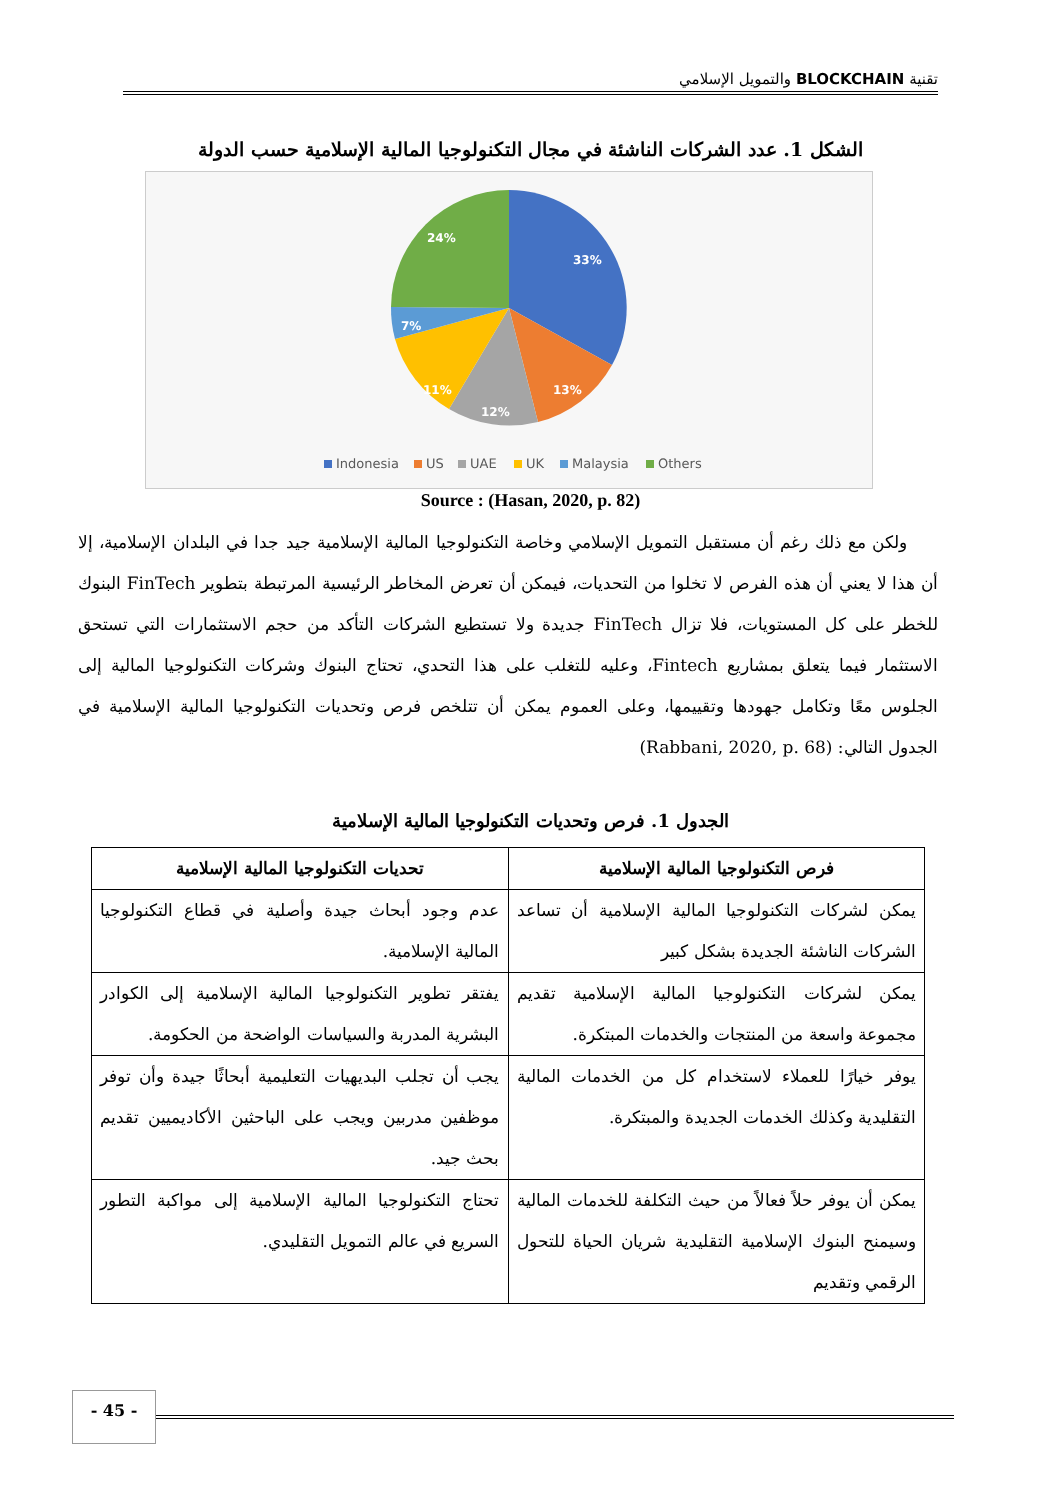تقنية BLOCKCHAIN والتمويل الإسلامي
الشكل 1. عدد الشركات الناشئة في مجال التكنولوجيا المالية الإسلامية حسب الدولة
33%
13%
12%
11%
7%
24%
Indonesia
US
UAE
UK
Malaysia
Others
Source : (Hasan, 2020, p. 82)
ولكن مع ذلك رغم أن مستقبل التمويل الإسلامي وخاصة التكنولوجيا المالية الإسلامية جيد جدا في البلدان الإسلامية، إلا أن هذا لا يعني أن هذه الفرص لا تخلوا من التحديات، فيمكن أن تعرض المخاطر الرئيسية المرتبطة بتطوير FinTech البنوك للخطر على كل المستويات، فلا تزال FinTech جديدة ولا تستطيع الشركات التأكد من حجم الاستثمارات التي تستحق الاستثمار فيما يتعلق بمشاريع Fintech، وعليه للتغلب على هذا التحدي، تحتاج البنوك وشركات التكنولوجيا المالية إلى الجلوس معًا وتكامل جهودها وتقييمها، وعلى العموم يمكن أن تتلخص فرص وتحديات التكنولوجيا المالية الإسلامية في الجدول التالي: (Rabbani, 2020, p. 68)
الجدول 1. فرص وتحديات التكنولوجيا المالية الإسلامية
| فرص التكنولوجيا المالية الإسلامية | تحديات التكنولوجيا المالية الإسلامية |
| --- | --- |
| يمكن لشركات التكنولوجيا المالية الإسلامية أن تساعد الشركات الناشئة الجديدة بشكل كبير | عدم وجود أبحاث جيدة وأصلية في قطاع التكنولوجيا المالية الإسلامية. |
| يمكن لشركات التكنولوجيا المالية الإسلامية تقديم مجموعة واسعة من المنتجات والخدمات المبتكرة. | يفتقر تطوير التكنولوجيا المالية الإسلامية إلى الكوادر البشرية المدربة والسياسات الواضحة من الحكومة. |
| يوفر خيارًا للعملاء لاستخدام كل من الخدمات المالية التقليدية وكذلك الخدمات الجديدة والمبتكرة. | يجب أن تجلب البديهيات التعليمية أبحاثًا جيدة وأن توفر موظفين مدربين ويجب على الباحثين الأكاديميين تقديم بحث جيد. |
| يمكن أن يوفر حلاً فعالاً من حيث التكلفة للخدمات المالية وسيمنح البنوك الإسلامية التقليدية شريان الحياة للتحول الرقمي وتقديم | تحتاج التكنولوجيا المالية الإسلامية إلى مواكبة التطور السريع في عالم التمويل التقليدي. |
- 45 -